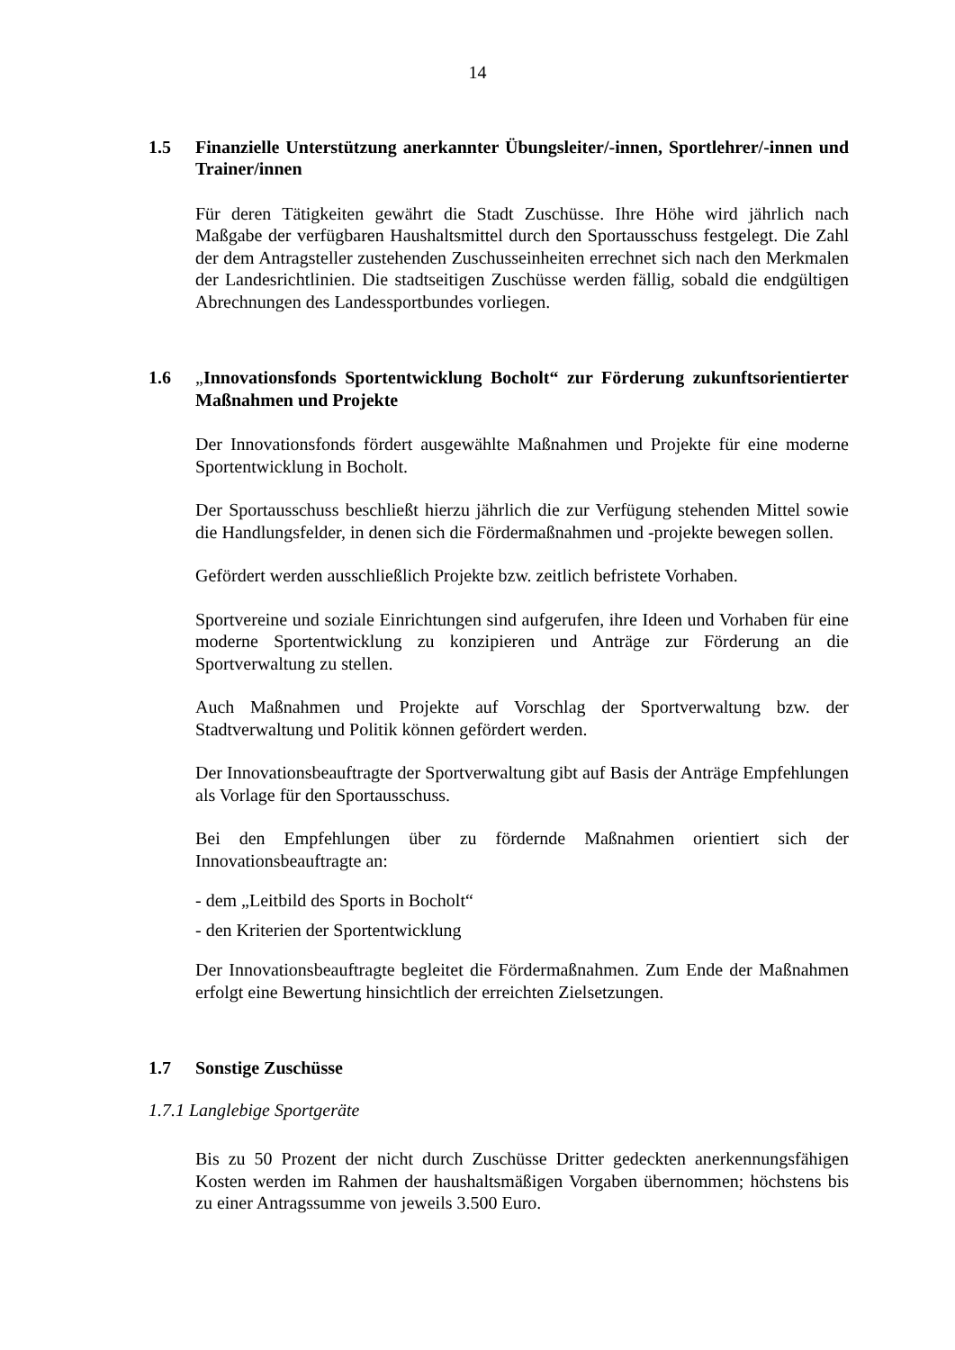14
1.5 Finanzielle Unterstützung anerkannter Übungsleiter/-innen, Sportlehrer/-innen und Trainer/innen
Für deren Tätigkeiten gewährt die Stadt Zuschüsse. Ihre Höhe wird jährlich nach Maßgabe der verfügbaren Haushaltsmittel durch den Sportausschuss festgelegt. Die Zahl der dem Antragsteller zustehenden Zuschusseinheiten errechnet sich nach den Merkmalen der Landesrichtlinien. Die stadtseitigen Zuschüsse werden fällig, sobald die endgültigen Abrechnungen des Landessportbundes vorliegen.
1.6 „Innovationsfonds Sportentwicklung Bocholt“ zur Förderung zukunftsorientierter Maßnahmen und Projekte
Der Innovationsfonds fördert ausgewählte Maßnahmen und Projekte für eine moderne Sportentwicklung in Bocholt.
Der Sportausschuss beschließt hierzu jährlich die zur Verfügung stehenden Mittel sowie die Handlungsfelder, in denen sich die Fördermaßnahmen und -projekte bewegen sollen.
Gefördert werden ausschließlich Projekte bzw. zeitlich befristete Vorhaben.
Sportvereine und soziale Einrichtungen sind aufgerufen, ihre Ideen und Vorhaben für eine moderne Sportentwicklung zu konzipieren und Anträge zur Förderung an die Sportverwaltung zu stellen.
Auch Maßnahmen und Projekte auf Vorschlag der Sportverwaltung bzw. der Stadtverwaltung und Politik können gefördert werden.
Der Innovationsbeauftragte der Sportverwaltung gibt auf Basis der Anträge Empfehlungen als Vorlage für den Sportausschuss.
Bei den Empfehlungen über zu fördernde Maßnahmen orientiert sich der Innovationsbeauftragte an:
- dem „Leitbild des Sports in Bocholt“
- den Kriterien der Sportentwicklung
Der Innovationsbeauftragte begleitet die Fördermaßnahmen. Zum Ende der Maßnahmen erfolgt eine Bewertung hinsichtlich der erreichten Zielsetzungen.
1.7 Sonstige Zuschüsse
1.7.1 Langlebige Sportgeräte
Bis zu 50 Prozent der nicht durch Zuschüsse Dritter gedeckten anerkennungsfähigen Kosten werden im Rahmen der haushaltsmäßigen Vorgaben übernommen; höchstens bis zu einer Antragssumme von jeweils 3.500 Euro.